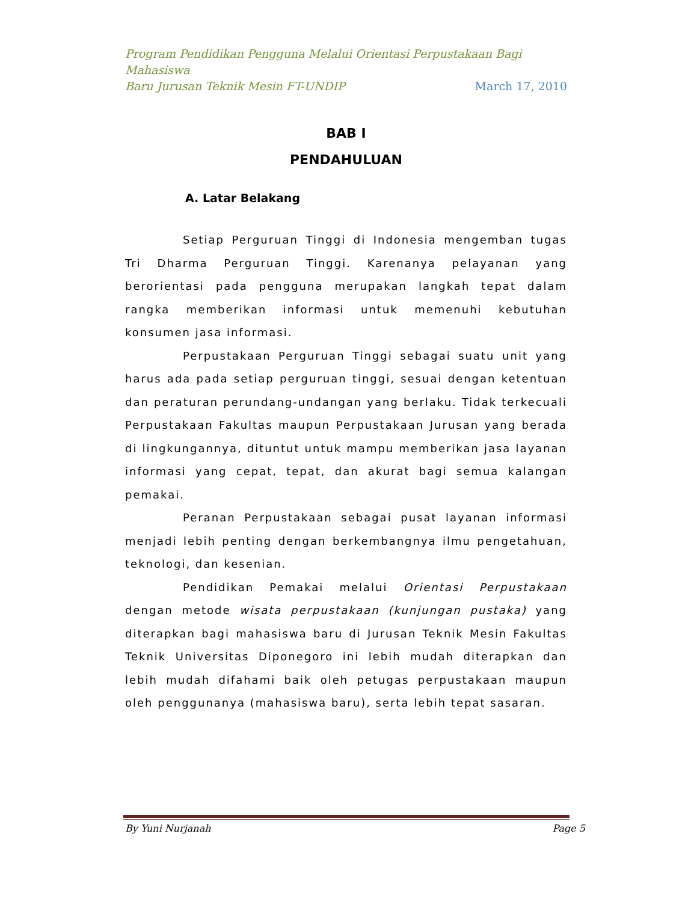Program Pendidikan Pengguna Melalui Orientasi Perpustakaan Bagi Mahasiswa
Baru Jurusan Teknik Mesin FT-UNDIP March 17, 2010
BAB I
PENDAHULUAN
A. Latar Belakang
Setiap Perguruan Tinggi di Indonesia mengemban tugas Tri Dharma Perguruan Tinggi. Karenanya pelayanan yang berorientasi pada pengguna merupakan langkah tepat dalam rangka memberikan informasi untuk memenuhi kebutuhan konsumen jasa informasi.
Perpustakaan Perguruan Tinggi sebagai suatu unit yang harus ada pada setiap perguruan tinggi, sesuai dengan ketentuan dan peraturan perundang-undangan yang berlaku. Tidak terkecuali Perpustakaan Fakultas maupun Perpustakaan Jurusan yang berada di lingkungannya, dituntut untuk mampu memberikan jasa layanan informasi yang cepat, tepat, dan akurat bagi semua kalangan pemakai.
Peranan Perpustakaan sebagai pusat layanan informasi menjadi lebih penting dengan berkembangnya ilmu pengetahuan, teknologi, dan kesenian.
Pendidikan Pemakai melalui Orientasi Perpustakaan dengan metode wisata perpustakaan (kunjungan pustaka) yang diterapkan bagi mahasiswa baru di Jurusan Teknik Mesin Fakultas Teknik Universitas Diponegoro ini lebih mudah diterapkan dan lebih mudah difahami baik oleh petugas perpustakaan maupun oleh penggunanya (mahasiswa baru), serta lebih tepat sasaran.
By Yuni Nurjanah Page 5